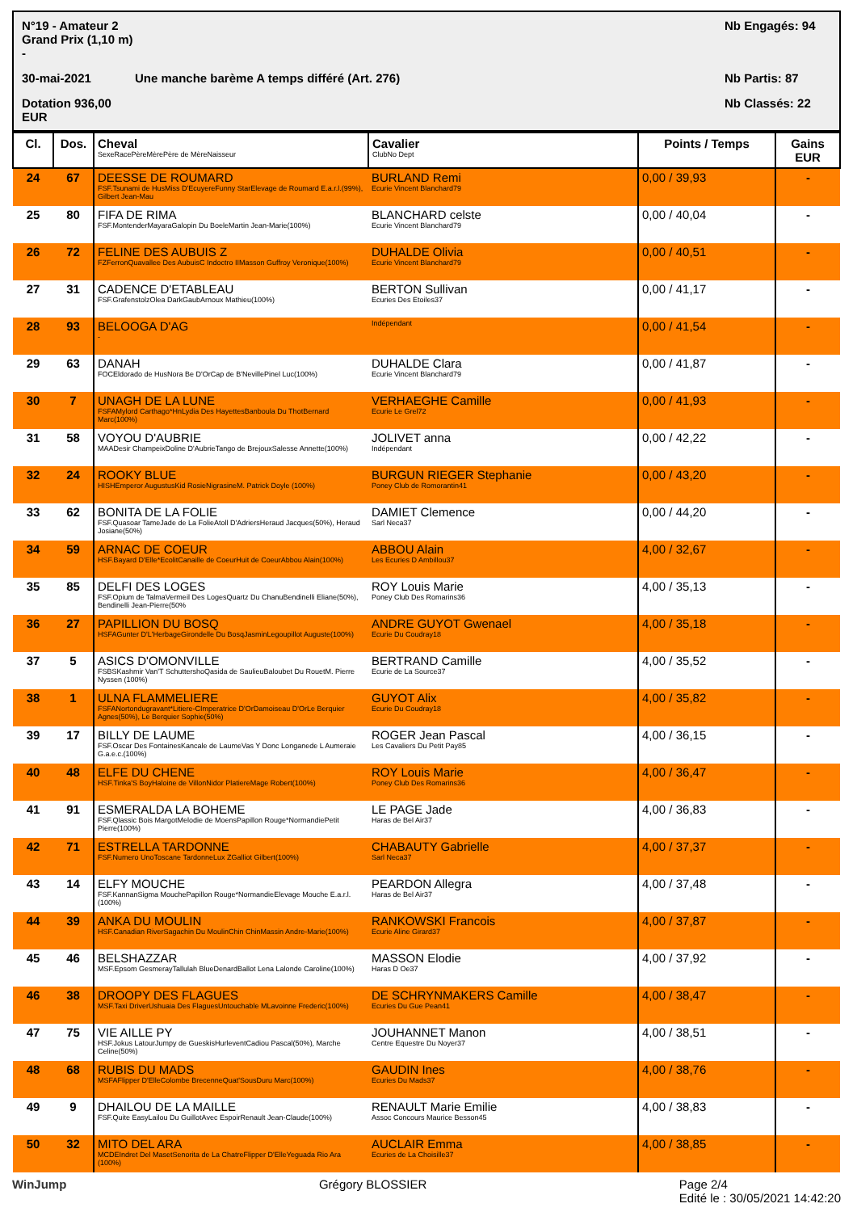N°19 - Amateur 2 Grand Prix (1,10 m) - Nb Engagés: 94 30-mai-2021 Une manche barème A temps différé (Art. 276) Nb Partis: 87 Dotation 936,00 EUR Nb Classés: 22
| Cl. | Dos. | Cheval SexeRacePèreMèrePère de MèreNaisseur | Cavalier ClubNo Dept | Points / Temps | Gains EUR |
| --- | --- | --- | --- | --- | --- |
| 24 | 67 | DEESSE DE ROUMARD FSF.Tsunami de HusMiss D'EcuyereFunny StarElevage de Roumard E.a.r.l.(99%), Gilbert Jean-Mau | BURLAND Remi Ecurie Vincent Blanchard79 | 0,00 / 39,93 | - |
| 25 | 80 | FIFA DE RIMA FSF.MontenderMayaraGalopin Du BoeleMartin Jean-Marie(100%) | BLANCHARD celste Ecurie Vincent Blanchard79 | 0,00 / 40,04 | - |
| 26 | 72 | FELINE DES AUBUIS Z FZFerronQuavallee Des AubuisC Indoctro IIMasson Guffroy Veronique(100%) | DUHALDE Olivia Ecurie Vincent Blanchard79 | 0,00 / 40,51 | - |
| 27 | 31 | CADENCE D'ETABLEAU FSF.GrafenstolzOlea DarkGaubArnoux Mathieu(100%) | BERTON Sullivan Ecuries Des Etoiles37 | 0,00 / 41,17 | - |
| 28 | 93 | BELOOGA D'AG - | Indépendant | 0,00 / 41,54 | - |
| 29 | 63 | DANAH FOCEldorado de HusNora Be D'OrCap de B'NevillePinel Luc(100%) | DUHALDE Clara Ecurie Vincent Blanchard79 | 0,00 / 41,87 | - |
| 30 | 7 | UNAGH DE LA LUNE FSFAMylord Carthago*HnLydia Des HayettesBanboula Du ThotBernard Marc(100%) | VERHAEGHE Camille Ecurie Le Grel72 | 0,00 / 41,93 | - |
| 31 | 58 | VOYOU D'AUBRIE MAADesir ChampeixDoline D'AubrieTango de BrejouxSalesse Annette(100%) | JOLIVET anna Indépendant | 0,00 / 42,22 | - |
| 32 | 24 | ROOKY BLUE HISHEmperor AugustusKid RosieNigrasineM. Patrick Doyle (100%) | BURGUN RIEGER Stephanie Poney Club de Romorantin41 | 0,00 / 43,20 | - |
| 33 | 62 | BONITA DE LA FOLIE FSF.Quasoar TameJade de La FolieAtoll D'AdriersHeraud Jacques(50%), Heraud Josiane(50%) | DAMIET Clemence Sarl Neca37 | 0,00 / 44,20 | - |
| 34 | 59 | ARNAC DE COEUR HSF.Bayard D'Elle*EcolitCanaille de CoeurHuit de CoeurAbbou Alain(100%) | ABBOU Alain Les Ecuries D Ambillou37 | 4,00 / 32,67 | - |
| 35 | 85 | DELFI DES LOGES FSF.Opium de TalmaVermeil Des LogesQuartz Du ChanuBendinelli Eliane(50%), Bendinelli Jean-Pierre(50% | ROY Louis Marie Poney Club Des Romarins36 | 4,00 / 35,13 | - |
| 36 | 27 | PAPILLION DU BOSQ HSFAGunter D'L'HerbageGirondelle Du BosqJasminLegoupillot Auguste(100%) | ANDRE GUYOT Gwenael Ecurie Du Coudray18 | 4,00 / 35,18 | - |
| 37 | 5 | ASICS D'OMONVILLE FSBSKashmir Van'T SchuttershoQasida de SaulieuBaloubet Du RouetM. Pierre Nyssen (100%) | BERTRAND Camille Ecurie de La Source37 | 4,00 / 35,52 | - |
| 38 | 1 | ULNA FLAMMELIERE FSFANortondugravant*Litiere-CImperatrice D'OrDamoiseau D'OrLe Berquier Agnes(50%), Le Berquier Sophie(50%) | GUYOT Alix Ecurie Du Coudray18 | 4,00 / 35,82 | - |
| 39 | 17 | BILLY DE LAUME FSF.Oscar Des FontainesKancale de LaumeVas Y Donc Longanede L Aumeraie G.a.e.c.(100%) | ROGER Jean Pascal Les Cavaliers Du Petit Pay85 | 4,00 / 36,15 | - |
| 40 | 48 | ELFE DU CHENE HSF.Tinka'S BoyHaloine de VillonNidor PlatiereMage Robert(100%) | ROY Louis Marie Poney Club Des Romarins36 | 4,00 / 36,47 | - |
| 41 | 91 | ESMERALDA LA BOHEME FSF.Qlassic Bois MargotMelodie de MoensPapillon Rouge*NormandiePetit Pierre(100%) | LE PAGE Jade Haras de Bel Air37 | 4,00 / 36,83 | - |
| 42 | 71 | ESTRELLA TARDONNE FSF.Numero UnoToscane TardonneLux ZGalliot Gilbert(100%) | CHABAUTY Gabrielle Sarl Neca37 | 4,00 / 37,37 | - |
| 43 | 14 | ELFY MOUCHE FSF.KannanSigma MouchePapillon Rouge*NormandieElevage Mouche E.a.r.l.(100%) | PEARDON Allegra Haras de Bel Air37 | 4,00 / 37,48 | - |
| 44 | 39 | ANKA DU MOULIN HSF.Canadian RiverSagachin Du MoulinChin ChinMassin Andre-Marie(100%) | RANKOWSKI Francois Ecurie Aline Girard37 | 4,00 / 37,87 | - |
| 45 | 46 | BELSHAZZAR MSF.Epsom GesmerayTallulah BlueDenardBallot Lena Lalonde Caroline(100%) | MASSON Elodie Haras D Oe37 | 4,00 / 37,92 | - |
| 46 | 38 | DROOPY DES FLAGUES MSF.Taxi DriverUshuaia Des FlaguesUntouchable MLavoinne Frederic(100%) | DE SCHRYNMAKERS Camille Ecuries Du Gue Pean41 | 4,00 / 38,47 | - |
| 47 | 75 | VIE AILLE PY HSF.Jokus LatourJumpy de GueskisHurleventCadiou Pascal(50%), Marche Celine(50%) | JOUHANNET Manon Centre Equestre Du Noyer37 | 4,00 / 38,51 | - |
| 48 | 68 | RUBIS DU MADS MSFAFlipper D'ElleColombe BrecenneQuat'SousDuru Marc(100%) | GAUDIN Ines Ecuries Du Mads37 | 4,00 / 38,76 | - |
| 49 | 9 | DHAILOU DE LA MAILLE FSF.Quite EasyLailou Du GuillotAvec EspoirRenault Jean-Claude(100%) | RENAULT Marie Emilie Assoc Concours Maurice Besson45 | 4,00 / 38,83 | - |
| 50 | 32 | MITO DEL ARA MCDEIndret Del MasetSenorita de La ChatreFlipper D'ElleYeguada Rio Ara (100%) | AUCLAIR Emma Ecuries de La Choisille37 | 4,00 / 38,85 | - |
WinJump Grégory BLOSSIER Page 2/4
Edité le : 30/05/2021 14:42:20